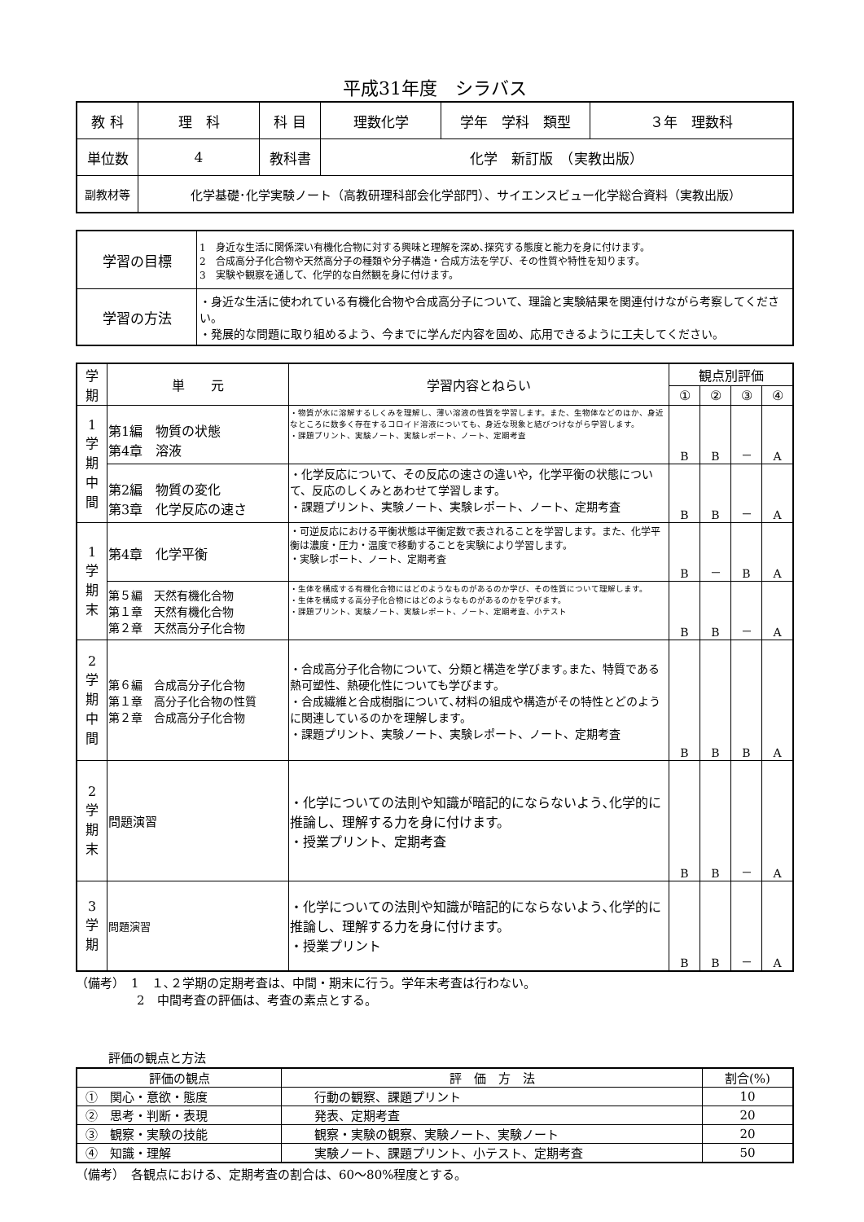平成31年度　シラバス
| 教 科 | 理 科 | 科 目 | 理数化学 | 学年 学科 類型 | ３年 理数科 |
| 単位数 | 4 | 教科書 | 化学 新訂版 （実教出版） | | |
| 副教材等 | 化学基礎･化学実験ノート（高教研理科部会化学部門）、サイエンスビュー化学総合資料（実教出版） | | | | |
| 学習の目標 | 1 身近な生活に関係深い有機化合物に対する興味と理解を深め､探究する態度と能力を身に付けます。 2 合成高分子化合物や天然高分子の種類や分子構造・合成方法を学び、その性質や特性を知ります。 3 実験や観察を通して、化学的な自然観を身に付けます。 |
| 学習の方法 | ・身近な生活に使われている有機化合物や合成高分子について、理論と実験結果を関連付けながら考察してください。 ・発展的な問題に取り組めるよう、今までに学んだ内容を固め、応用できるように工夫してください。 |
| 学 期 | 単 元 | 学習内容とねらい | 観点別評価 | | | |
| | | | ① | ② | ③ | ④ |
| 1 学 期 中 間 | 第1編 物質の状態 第4章 溶液 | ・物質が水に溶解するしくみを理解し、薄い溶液の性質を学習します。また、生物体などのほか、身近なところに数多く存在するコロイド溶液についても、身近な現象と結びつけながら学習します。 ・課題プリント、実験ノート、実験レポート、ノート、定期考査 | B | B | － | A |
| | 第2編 物質の変化 第3章 化学反応の速さ | ・化学反応について、その反応の速さの違いや，化学平衡の状態について、反応のしくみとあわせて学習します。 ・課題プリント、実験ノート、実験レポート、ノート、定期考査 | B | B | － | A |
| 1 学 期 末 | 第4章 化学平衡 | ・可逆反応における平衡状態は平衡定数で表されることを学習します。また、化学平衡は濃度・圧力・温度で移動することを実験により学習します。 ・実験レポート、ノート、定期考査 | B | － | B | A |
| | 第５編 天然有機化合物 第１章 天然有機化合物 第２章 天然高分子化合物 | ・生体を構成する有機化合物にはどのようなものがあるのか学び、その性質について理解します。 ・生体を構成する高分子化合物にはどのようなものがあるのかを学びます。 ・課題プリント、実験ノート、実験レポート、ノート、定期考査、小テスト | B | B | － | A |
| 2 学 期 中 間 | 第６編 合成高分子化合物 第１章 高分子化合物の性質 第２章 合成高分子化合物 | ・合成高分子化合物について、分類と構造を学びます｡また、特質である熱可塑性、熱硬化性についても学びます。 ・合成繊維と合成樹脂について､材料の組成や構造がその特性とどのように関連しているのかを理解します。 ・課題プリント、実験ノート、実験レポート、ノート、定期考査 | B | B | B | A |
| 2 学 期 末 | 問題演習 | ・化学についての法則や知識が暗記的にならないよう､化学的に推論し、理解する力を身に付けます。 ・授業プリント、定期考査 | B | B | － | A |
| 3 学 期 | 問題演習 | ・化学についての法則や知識が暗記的にならないよう､化学的に推論し、理解する力を身に付けます。 ・授業プリント | B | B | － | A |
（備考）　1　１､２学期の定期考査は、中間・期末に行う。学年末考査は行わない。
　　　　　2　中間考査の評価は、考査の素点とする。
評価の観点と方法
| 評価の観点 | 評 価 方 法 | 割合(%) |
| ① 関心・意欲・態度 | 行動の観察、課題プリント | 10 |
| ② 思考・判断・表現 | 発表、定期考査 | 20 |
| ③ 観察・実験の技能 | 観察・実験の観察、実験ノート、実験ノート | 20 |
| ④ 知識・理解 | 実験ノート、課題プリント、小テスト、定期考査 | 50 |
（備考）　各観点における、定期考査の割合は、60～80%程度とする。